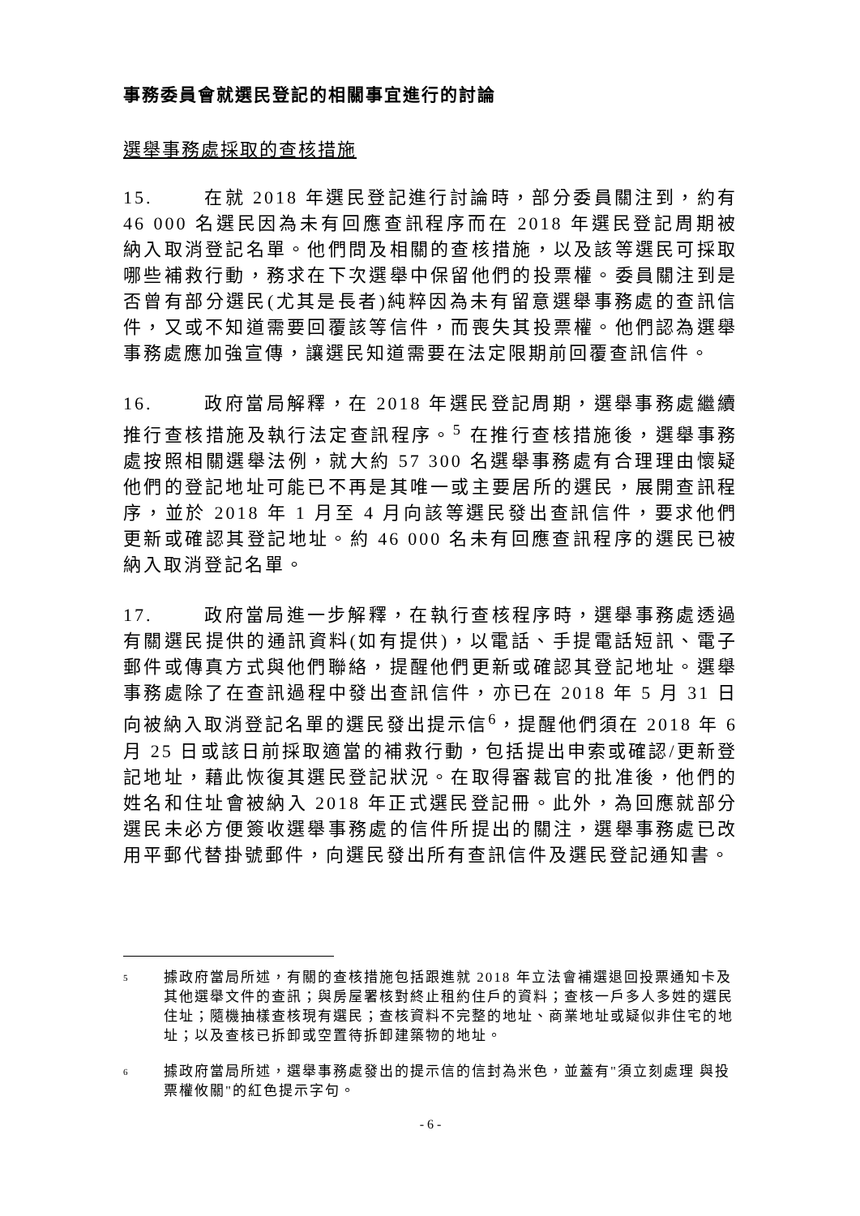事務委員會就選民登記的相關事宜進行的討論
選舉事務處採取的查核措施
15. 在就 2018 年選民登記進行討論時，部分委員關注到，約有 46 000 名選民因為未有回應查訊程序而在 2018 年選民登記周期被納入取消登記名單。他們問及相關的查核措施，以及該等選民可採取哪些補救行動，務求在下次選舉中保留他們的投票權。委員關注到是否曾有部分選民(尤其是長者)純粹因為未有留意選舉事務處的查訊信件，又或不知道需要回覆該等信件，而喪失其投票權。他們認為選舉事務處應加強宣傳，讓選民知道需要在法定限期前回覆查訊信件。
16. 政府當局解釋，在 2018 年選民登記周期，選舉事務處繼續推行查核措施及執行法定查訊程序。<sup>5</sup> 在推行查核措施後，選舉事務處按照相關選舉法例，就大約 57 300 名選舉事務處有合理理由懷疑他們的登記地址可能已不再是其唯一或主要居所的選民，展開查訊程序，並於 2018 年 1 月至 4 月向該等選民發出查訊信件，要求他們更新或確認其登記地址。約 46 000 名未有回應查訊程序的選民已被納入取消登記名單。
17. 政府當局進一步解釋，在執行查核程序時，選舉事務處透過有關選民提供的通訊資料(如有提供)，以電話、手提電話短訊、電子郵件或傳真方式與他們聯絡，提醒他們更新或確認其登記地址。選舉事務處除了在查訊過程中發出查訊信件，亦已在 2018 年 5 月 31 日向被納入取消登記名單的選民發出提示信<sup>6</sup>，提醒他們須在 2018 年 6 月 25 日或該日前採取適當的補救行動，包括提出申索或確認/更新登記地址，藉此恢復其選民登記狀況。在取得審裁官的批准後，他們的姓名和住址會被納入 2018 年正式選民登記冊。此外，為回應就部分選民未必方便簽收選舉事務處的信件所提出的關注，選舉事務處已改用平郵代替掛號郵件，向選民發出所有查訊信件及選民登記通知書。
5 據政府當局所述，有關的查核措施包括跟進就 2018 年立法會補選退回投票通知卡及其他選舉文件的查訊；與房屋署核對終止租約住戶的資料；查核一戶多人多姓的選民住址；隨機抽樣查核現有選民；查核資料不完整的地址、商業地址或疑似非住宅的地址；以及查核已拆卸或空置待拆卸建築物的地址。
6 據政府當局所述，選舉事務處發出的提示信的信封為米色，並蓋有"須立刻處理 與投票權攸關"的紅色提示字句。
- 6 -